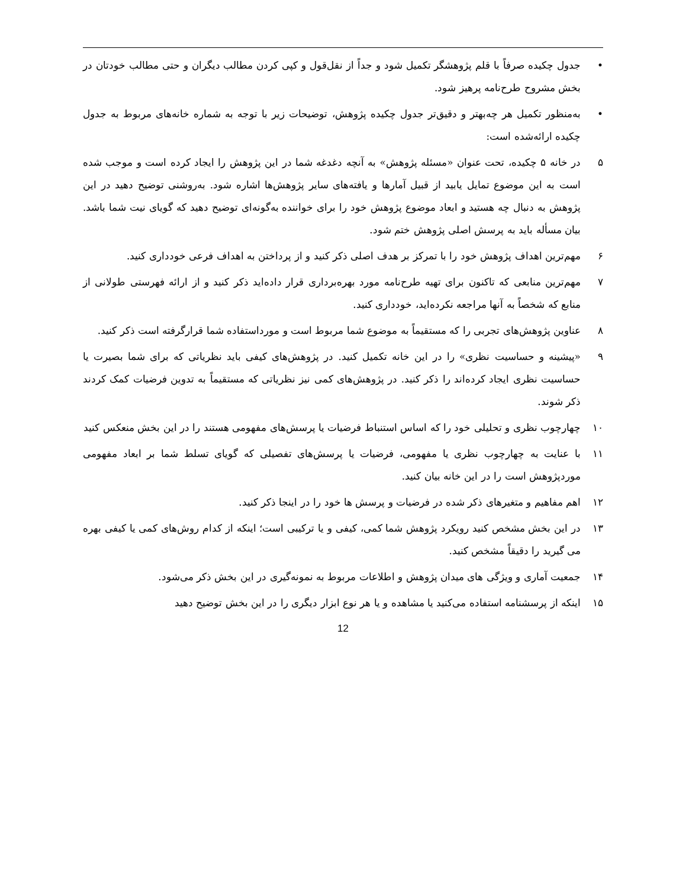• جدول چکیده صرفاً با قلم پژوهشگر تکمیل شود و جداً از نقل‌قول و کپی کردن مطالب دیگران و حتی مطالب خودتان در بخش مشروح طرح‌نامه پرهیز شود.
• به‌منظور تکمیل هر چه‌بهتر و دقیق‌تر جدول چکیده پژوهش، توضیحات زیر با توجه به شماره خانه‌های مربوط به جدول چکیده ارائه‌شده است:
۵ در خانه ۵ چکیده، تحت عنوان «مسئله پژوهش» به آنچه دغدغه شما در این پژوهش را ایجاد کرده است و موجب شده است به این موضوع تمایل یابید از قبیل آمارها و یافته‌های سایر پژوهش‌ها اشاره شود. به‌روشنی توضیح دهید در این پژوهش به دنبال چه هستید و ابعاد موضوع پژوهش خود را برای خواننده به‌گونه‌ای توضیح دهید که گویای نیت شما باشد. بیان مسأله باید به پرسش اصلی پژوهش ختم شود.
۶ مهم‌ترین اهداف پژوهش خود را با تمرکز بر هدف اصلی ذکر کنید و از پرداختن به اهداف فرعی خودداری کنید.
۷ مهم‌ترین منابعی که تاکنون برای تهیه طرح‌نامه مورد بهره‌برداری قرار داده‌اید ذکر کنید و از ارائه فهرستی طولانی از منابع که شخصاً به آنها مراجعه نکرده‌اید، خودداری کنید.
۸ عناوین پژوهش‌های تجربی را که مستقیماً به موضوع شما مربوط است و مورداستفاده شما قرارگرفته است ذکر کنید.
۹ «پیشینه و حساسیت نظری» را در این خانه تکمیل کنید. در پژوهش‌های کیفی باید نظریاتی که برای شما بصیرت یا حساسیت نظری ایجاد کرده‌اند را ذکر کنید. در پژوهش‌های کمی نیز نظریاتی که مستقیماً به تدوین فرضیات کمک کردند ذکر شوند.
۱۰ چهارچوب نظری و تحلیلی خود را که اساس استنباط فرضیات یا پرسش‌های مفهومی هستند را در این بخش منعکس کنید
۱۱ با عنایت به چهارچوب نظری یا مفهومی، فرضیات یا پرسش‌های تفصیلی که گویای تسلط شما بر ابعاد مفهومی موردپژوهش است را در این خانه بیان کنید.
۱۲ اهم مفاهیم و متغیرهای ذکر شده در فرضیات و پرسش ها خود را در اینجا ذکر کنید.
۱۳ در این بخش مشخص کنید رویکرد پژوهش شما کمی، کیفی و یا ترکیبی است؛ اینکه از کدام روش‌های کمی یا کیفی بهره می گیرید را دقیقاً مشخص کنید.
۱۴ جمعیت آماری و ویژگی های میدان پژوهش و اطلاعات مربوط به نمونه‌گیری در این بخش ذکر می‌شود.
۱۵ اینکه از پرسشنامه استفاده می‌کنید یا مشاهده و یا هر نوع ابزار دیگری را در این بخش توضیح دهید
12